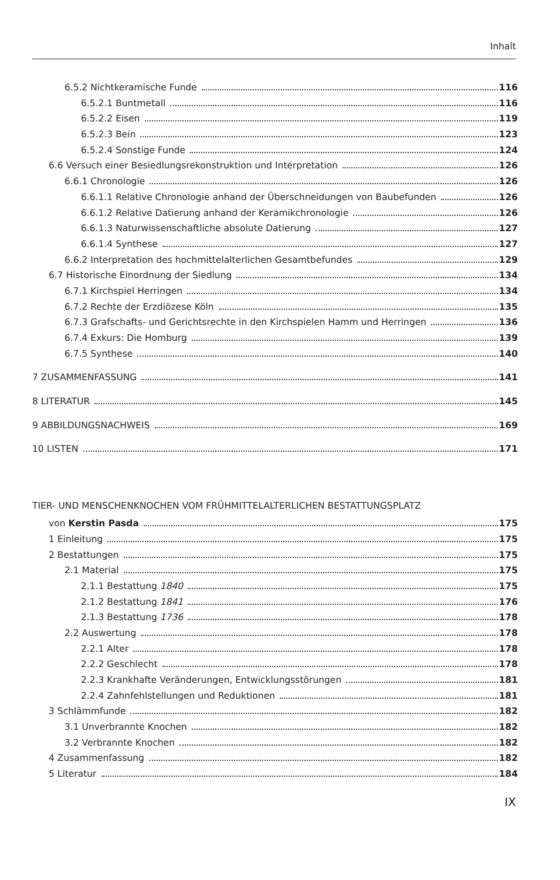Inhalt
6.5.2 Nichtkeramische Funde 116
6.5.2.1 Buntmetall 116
6.5.2.2 Eisen 119
6.5.2.3 Bein 123
6.5.2.4 Sonstige Funde 124
6.6 Versuch einer Besiedlungsrekonstruktion und Interpretation 126
6.6.1 Chronologie 126
6.6.1.1 Relative Chronologie anhand der Überschneidungen von Baubefunden 126
6.6.1.2 Relative Datierung anhand der Keramikchronologie 126
6.6.1.3 Naturwissenschaftliche absolute Datierung 127
6.6.1.4 Synthese 127
6.6.2 Interpretation des hochmittelalterlichen Gesamtbefundes 129
6.7 Historische Einordnung der Siedlung 134
6.7.1 Kirchspiel Herringen 134
6.7.2 Rechte der Erzdiözese Köln 135
6.7.3 Grafschafts- und Gerichtsrechte in den Kirchspielen Hamm und Herringen 136
6.7.4 Exkurs: Die Homburg 139
6.7.5 Synthese 140
7 ZUSAMMENFASSUNG 141
8 LITERATUR 145
9 ABBILDUNGSNACHWEIS 169
10 LISTEN 171
TIER- UND MENSCHENKNOCHEN VOM FRÜHMITTELALTERLICHEN BESTATTUNGSPLATZ
von Kerstin Pasda 175
1 Einleitung 175
2 Bestattungen 175
2.1 Material 175
2.1.1 Bestattung 1840 175
2.1.2 Bestattung 1841 176
2.1.3 Bestattung 1736 178
2.2 Auswertung 178
2.2.1 Alter 178
2.2.2 Geschlecht 178
2.2.3 Krankhafte Veränderungen, Entwicklungsstörungen 181
2.2.4 Zahnfehlstellungen und Reduktionen 181
3 Schlämmfunde 182
3.1 Unverbrannte Knochen 182
3.2 Verbrannte Knochen 182
4 Zusammenfassung 182
5 Literatur 184
IX